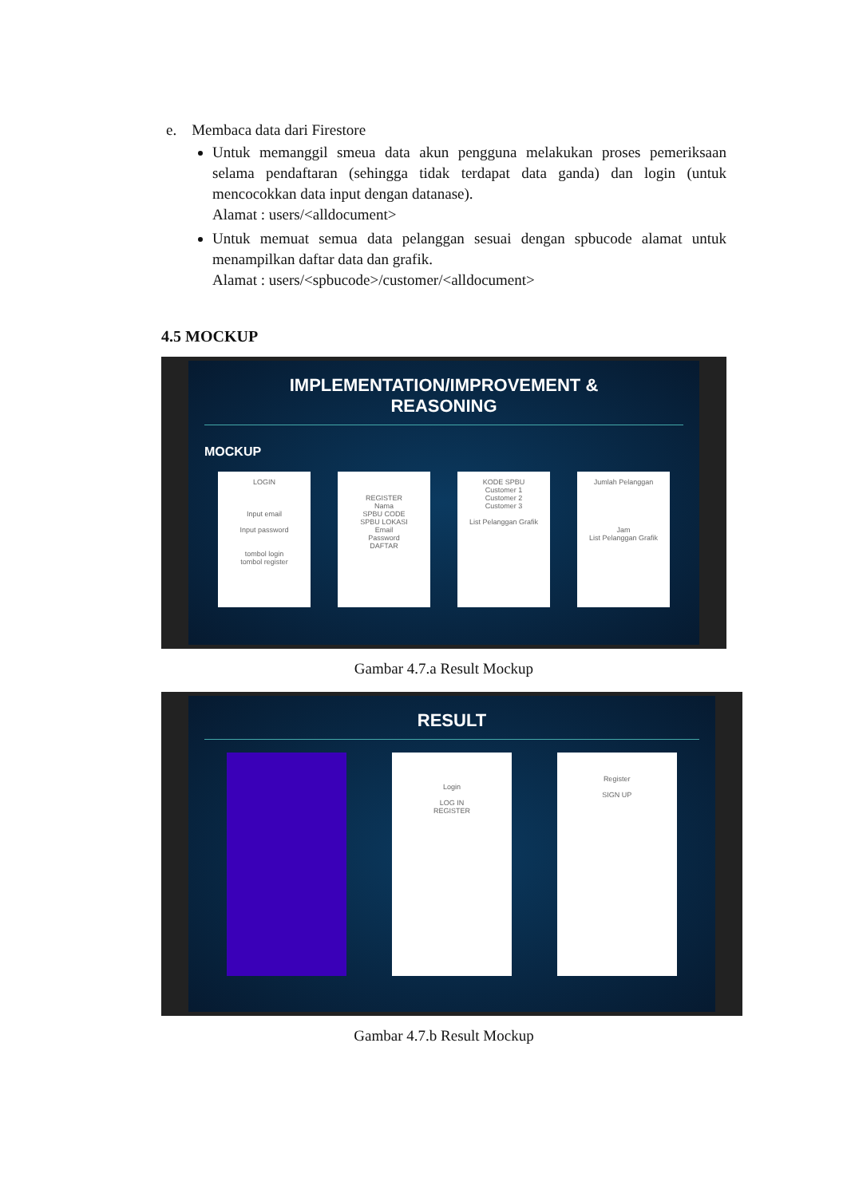e. Membaca data dari Firestore
Untuk memanggil smeua data akun pengguna melakukan proses pemeriksaan selama pendaftaran (sehingga tidak terdapat data ganda) dan login (untuk mencocokkan data input dengan datanase).
Alamat : users/<alldocument>
Untuk memuat semua data pelanggan sesuai dengan spbucode alamat untuk menampilkan daftar data dan grafik.
Alamat : users/<spbucode>/customer/<alldocument>
4.5 MOCKUP
IMPLEMENTATION/IMPROVEMENT &
REASONING
MOCKUP
LOGIN
Input email
Input password
tombol login
tombol register
REGISTER
Nama
SPBU CODE
SPBU LOKASI
Email
Password
DAFTAR
KODE SPBU
Customer 1
Customer 2
Customer 3
List Pelanggan Grafik
Jumlah Pelanggan
Jam
List Pelanggan Grafik
Gambar 4.7.a Result Mockup
RESULT
Login
LOG IN
REGISTER
Register
SIGN UP
Gambar 4.7.b Result Mockup